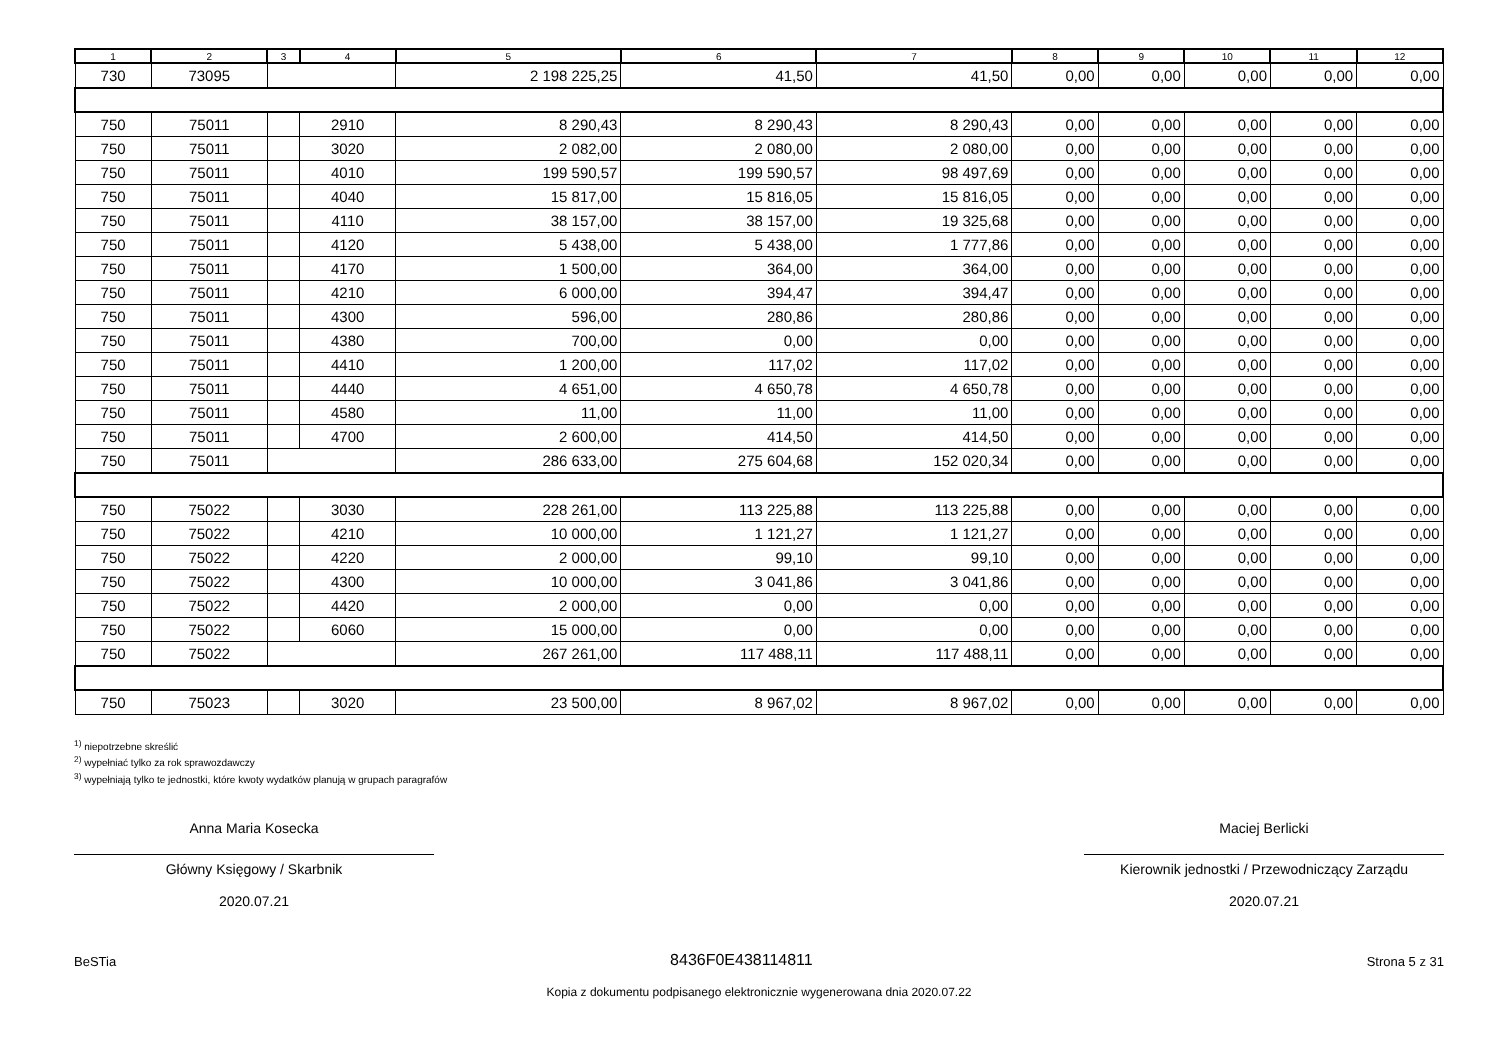| 1 | 2 | 3 | 4 | 5 | 6 | 7 | 8 | 9 | 10 | 11 | 12 |
| --- | --- | --- | --- | --- | --- | --- | --- | --- | --- | --- | --- |
| 730 | 73095 | | | 2 198 225,25 | 41,50 | 41,50 | 0,00 | 0,00 | 0,00 | 0,00 | 0,00 |
| 750 | 75011 | | 2910 | 8 290,43 | 8 290,43 | 8 290,43 | 0,00 | 0,00 | 0,00 | 0,00 | 0,00 |
| 750 | 75011 | | 3020 | 2 082,00 | 2 080,00 | 2 080,00 | 0,00 | 0,00 | 0,00 | 0,00 | 0,00 |
| 750 | 75011 | | 4010 | 199 590,57 | 199 590,57 | 98 497,69 | 0,00 | 0,00 | 0,00 | 0,00 | 0,00 |
| 750 | 75011 | | 4040 | 15 817,00 | 15 816,05 | 15 816,05 | 0,00 | 0,00 | 0,00 | 0,00 | 0,00 |
| 750 | 75011 | | 4110 | 38 157,00 | 38 157,00 | 19 325,68 | 0,00 | 0,00 | 0,00 | 0,00 | 0,00 |
| 750 | 75011 | | 4120 | 5 438,00 | 5 438,00 | 1 777,86 | 0,00 | 0,00 | 0,00 | 0,00 | 0,00 |
| 750 | 75011 | | 4170 | 1 500,00 | 364,00 | 364,00 | 0,00 | 0,00 | 0,00 | 0,00 | 0,00 |
| 750 | 75011 | | 4210 | 6 000,00 | 394,47 | 394,47 | 0,00 | 0,00 | 0,00 | 0,00 | 0,00 |
| 750 | 75011 | | 4300 | 596,00 | 280,86 | 280,86 | 0,00 | 0,00 | 0,00 | 0,00 | 0,00 |
| 750 | 75011 | | 4380 | 700,00 | 0,00 | 0,00 | 0,00 | 0,00 | 0,00 | 0,00 | 0,00 |
| 750 | 75011 | | 4410 | 1 200,00 | 117,02 | 117,02 | 0,00 | 0,00 | 0,00 | 0,00 | 0,00 |
| 750 | 75011 | | 4440 | 4 651,00 | 4 650,78 | 4 650,78 | 0,00 | 0,00 | 0,00 | 0,00 | 0,00 |
| 750 | 75011 | | 4580 | 11,00 | 11,00 | 11,00 | 0,00 | 0,00 | 0,00 | 0,00 | 0,00 |
| 750 | 75011 | | 4700 | 2 600,00 | 414,50 | 414,50 | 0,00 | 0,00 | 0,00 | 0,00 | 0,00 |
| 750 | 75011 | | | 286 633,00 | 275 604,68 | 152 020,34 | 0,00 | 0,00 | 0,00 | 0,00 | 0,00 |
| 750 | 75022 | | 3030 | 228 261,00 | 113 225,88 | 113 225,88 | 0,00 | 0,00 | 0,00 | 0,00 | 0,00 |
| 750 | 75022 | | 4210 | 10 000,00 | 1 121,27 | 1 121,27 | 0,00 | 0,00 | 0,00 | 0,00 | 0,00 |
| 750 | 75022 | | 4220 | 2 000,00 | 99,10 | 99,10 | 0,00 | 0,00 | 0,00 | 0,00 | 0,00 |
| 750 | 75022 | | 4300 | 10 000,00 | 3 041,86 | 3 041,86 | 0,00 | 0,00 | 0,00 | 0,00 | 0,00 |
| 750 | 75022 | | 4420 | 2 000,00 | 0,00 | 0,00 | 0,00 | 0,00 | 0,00 | 0,00 | 0,00 |
| 750 | 75022 | | 6060 | 15 000,00 | 0,00 | 0,00 | 0,00 | 0,00 | 0,00 | 0,00 | 0,00 |
| 750 | 75022 | | | 267 261,00 | 117 488,11 | 117 488,11 | 0,00 | 0,00 | 0,00 | 0,00 | 0,00 |
| 750 | 75023 | | 3020 | 23 500,00 | 8 967,02 | 8 967,02 | 0,00 | 0,00 | 0,00 | 0,00 | 0,00 |
<sup>1)</sup> niepotrzebne skreślić
<sup>2)</sup> wypełniać tylko za rok sprawozdawczy
<sup>3)</sup> wypełniają tylko te jednostki, które kwoty wydatków planują w grupach paragrafów
Anna Maria Kosecka
Główny Księgowy / Skarbnik
2020.07.21
Maciej Berlicki
Kierownik jednostki / Przewodniczący Zarządu
2020.07.21
BeSTia 8436F0E438114811 Strona 5 z 31
Kopia z dokumentu podpisanego elektronicznie wygenerowana dnia 2020.07.22